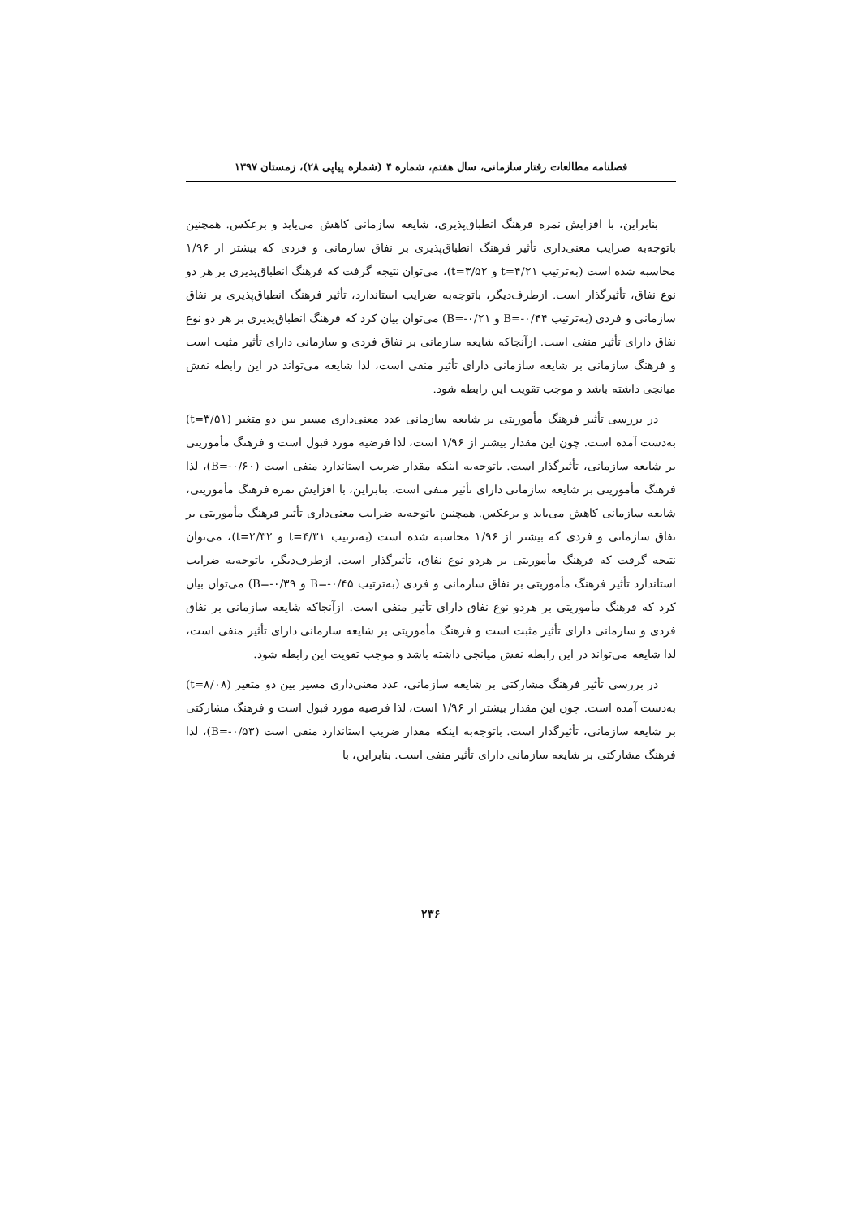فصلنامه مطالعات رفتار سازمانی، سال هفتم، شماره ۴ (شماره پیاپی ۲۸)، زمستان ۱۳۹۷
بنابراین، با افزایش نمره فرهنگ انطباق‌پذیری، شایعه سازمانی کاهش می‌یابد و برعکس. همچنین باتوجه‌به ضرایب معنی‌داری تأثیر فرهنگ انطباق‌پذیری بر نفاق سازمانی و فردی که بیشتر از ۱/۹۶ محاسبه شده است (به‌ترتیب t=۴/۲۱ و t=۳/۵۲)، می‌توان نتیجه گرفت که فرهنگ انطباق‌پذیری بر هر دو نوع نفاق، تأثیرگذار است. ازطرف‌دیگر، باتوجه‌به ضرایب استاندارد، تأثیر فرهنگ انطباق‌پذیری بر نفاق سازمانی و فردی (به‌ترتیب B=-۰/۴۴ و B=-۰/۲۱) می‌توان بیان کرد که فرهنگ انطباق‌پذیری بر هر دو نوع نفاق دارای تأثیر منفی است. ازآنجاکه شایعه سازمانی بر نفاق فردی و سازمانی دارای تأثیر مثبت است و فرهنگ سازمانی بر شایعه سازمانی دارای تأثیر منفی است، لذا شایعه می‌تواند در این رابطه نقش میانجی داشته باشد و موجب تقویت این رابطه شود.
در بررسی تأثیر فرهنگ مأموریتی بر شایعه سازمانی عدد معنی‌داری مسیر بین دو متغیر (t=۳/۵۱) به‌دست آمده است. چون این مقدار بیشتر از ۱/۹۶ است، لذا فرضیه مورد قبول است و فرهنگ مأموریتی بر شایعه سازمانی، تأثیرگذار است. باتوجه‌به اینکه مقدار ضریب استاندارد منفی است (B=-۰/۶۰)، لذا فرهنگ مأموریتی بر شایعه سازمانی دارای تأثیر منفی است. بنابراین، با افزایش نمره فرهنگ مأموریتی، شایعه سازمانی کاهش می‌یابد و برعکس. همچنین باتوجه‌به ضرایب معنی‌داری تأثیر فرهنگ مأموریتی بر نفاق سازمانی و فردی که بیشتر از ۱/۹۶ محاسبه شده است (به‌ترتیب t=۴/۳۱ و t=۲/۳۲)، می‌توان نتیجه گرفت که فرهنگ مأموریتی بر هردو نوع نفاق، تأثیرگذار است. ازطرف‌دیگر، باتوجه‌به ضرایب استاندارد تأثیر فرهنگ مأموریتی بر نفاق سازمانی و فردی (به‌ترتیب B=-۰/۴۵ و B=-۰/۳۹) می‌توان بیان کرد که فرهنگ مأموریتی بر هردو نوع نفاق دارای تأثیر منفی است. ازآنجاکه شایعه سازمانی بر نفاق فردی و سازمانی دارای تأثیر مثبت است و فرهنگ مأموریتی بر شایعه سازمانی دارای تأثیر منفی است، لذا شایعه می‌تواند در این رابطه نقش میانجی داشته باشد و موجب تقویت این رابطه شود.
در بررسی تأثیر فرهنگ مشارکتی بر شایعه سازمانی، عدد معنی‌داری مسیر بین دو متغیر (t=۸/۰۸) به‌دست آمده است. چون این مقدار بیشتر از ۱/۹۶ است، لذا فرضیه مورد قبول است و فرهنگ مشارکتی بر شایعه سازمانی، تأثیرگذار است. باتوجه‌به اینکه مقدار ضریب استاندارد منفی است (B=-۰/۵۳)، لذا فرهنگ مشارکتی بر شایعه سازمانی دارای تأثیر منفی است. بنابراین، با
۲۳۶